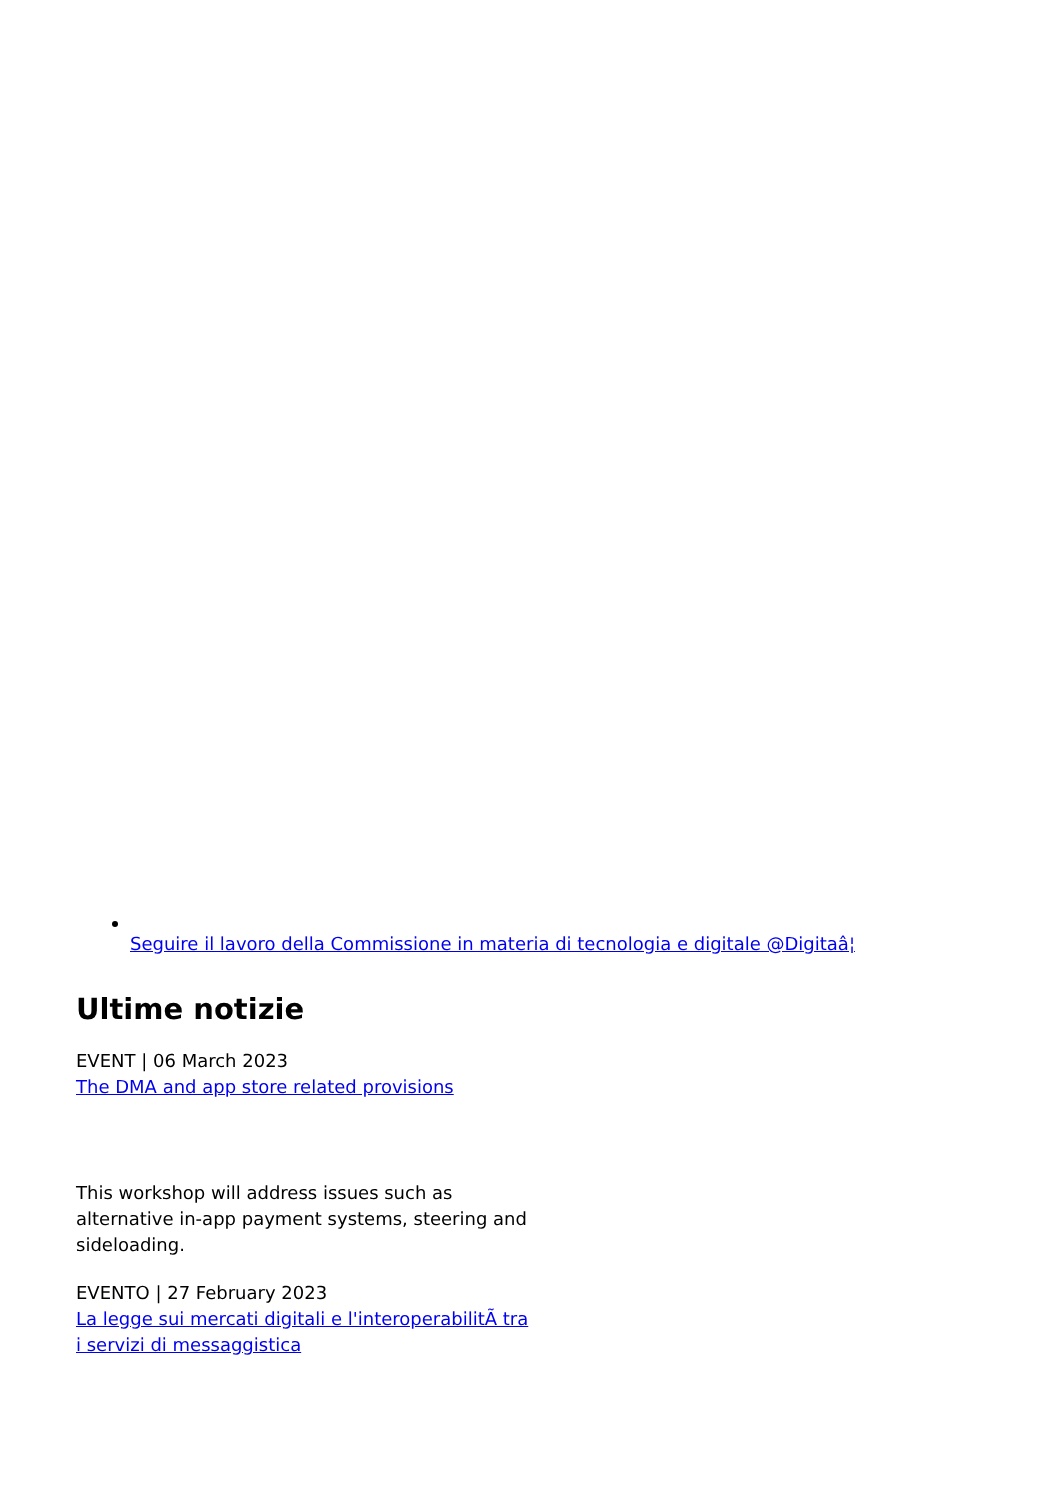Seguire il lavoro della Commissione in materia di tecnologia e digitale @Digitaâ¦
Ultime notizie
EVENT | 06 March 2023
The DMA and app store related provisions
This workshop will address issues such as alternative in-app payment systems, steering and sideloading.
EVENTO | 27 February 2023
La legge sui mercati digitali e l'interoperabilitÃ tra i servizi di messaggistica